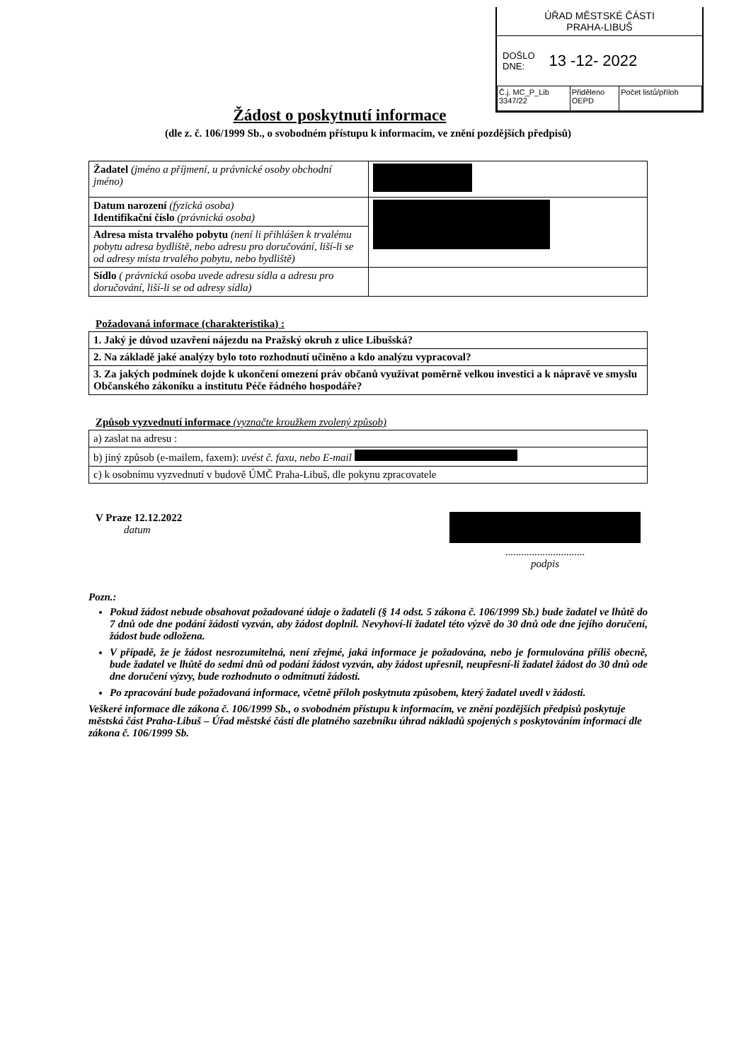ÚŘAD MĚSTSKÉ ČÁSTI
PRAHA-LIBUŠ
DOŠLO
DNE: 13 -12- 2022
| Č.j. MC_P_Lib 3347/22 | Přiděleno OEPD | Počet listů/příloh |
Žádost o poskytnutí informace
(dle z. č. 106/1999 Sb., o svobodném přístupu k informacím, ve znění pozdějších předpisů)
| Žadatel (jméno a příjmení, u právnické osoby obchodní jméno) | |
| Datum narození (fyzická osoba) Identifikační číslo (právnická osoba) | |
| Adresa místa trvalého pobytu (není li přihlášen k trvalému pobytu adresa bydliště, nebo adresu pro doručování, liší-li se od adresy místa trvalého pobytu, nebo bydliště) | |
| Sídlo ( právnická osoba uvede adresu sídla a adresu pro doručování, liší-li se od adresy sídla) | |
Požadovaná informace (charakteristika) :
| 1. Jaký je důvod uzavření nájezdu na Pražský okruh z ulice Libušská? |
| 2. Na základě jaké analýzy bylo toto rozhodnutí učiněno a kdo analýzu vypracoval? |
| 3. Za jakých podmínek dojde k ukončení omezení práv občanů využívat poměrně velkou investici a k nápravě ve smyslu Občanského zákoníku a institutu Péče řádného hospodáře? |
Způsob vyzvednutí informace (vyznačte kroužkem zvolený způsob)
| a) zaslat na adresu : |
| b) jiný způsob (e-mailem, faxem): uvést č. faxu, nebo E-mail |
| c) k osobnímu vyzvednutí v budově ÚMČ Praha-Libuš, dle pokynu zpracovatele |
V Praze 12.12.2022
datum
..............................
podpis
Pozn.:
Pokud žádost nebude obsahovat požadované údaje o žadateli (§ 14 odst. 5 zákona č. 106/1999 Sb.) bude žadatel ve lhůtě do 7 dnů ode dne podání žádosti vyzván, aby žádost doplnil. Nevyhoví-li žadatel této výzvě do 30 dnů ode dne jejího doručení, žádost bude odložena.
V případě, že je žádost nesrozumitelná, není zřejmé, jaká informace je požadována, nebo je formulována příliš obecně, bude žadatel ve lhůtě do sedmi dnů od podání žádost vyzván, aby žádost upřesnil, neupřesní-li žadatel žádost do 30 dnů ode dne doručení výzvy, bude rozhodnuto o odmítnutí žádosti.
Po zpracování bude požadovaná informace, včetně příloh poskytnuta způsobem, který žadatel uvedl v žádosti.
Veškeré informace dle zákona č. 106/1999 Sb., o svobodném přístupu k informacím, ve znění pozdějších předpisů poskytuje městská část Praha-Libuš – Úřad městské části dle platného sazebníku úhrad nákladů spojených s poskytováním informací dle zákona č. 106/1999 Sb.